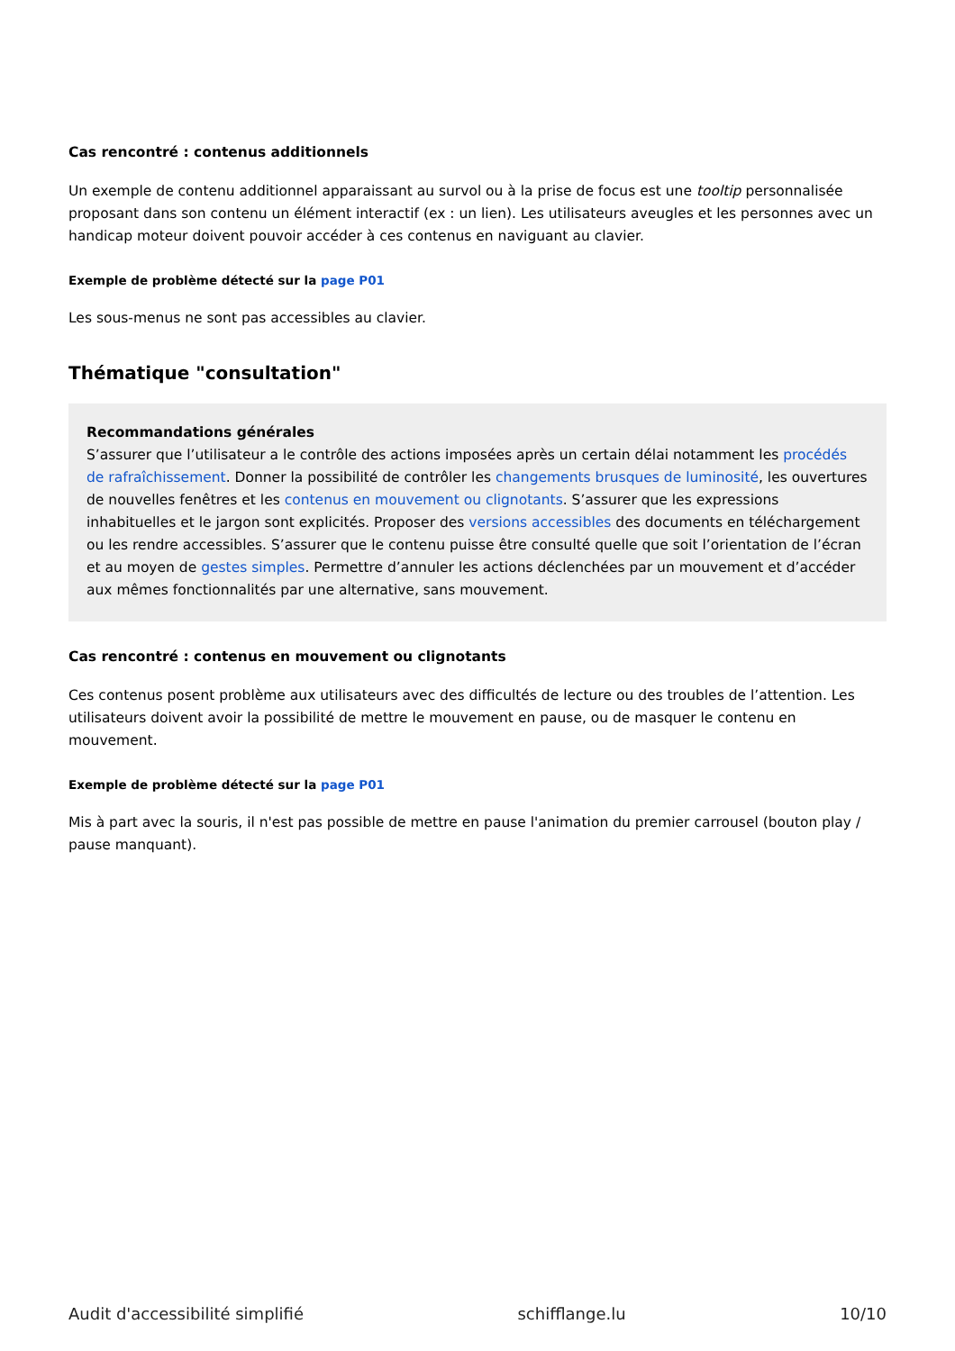Cas rencontré : contenus additionnels
Un exemple de contenu additionnel apparaissant au survol ou à la prise de focus est une tooltip personnalisée proposant dans son contenu un élément interactif (ex : un lien). Les utilisateurs aveugles et les personnes avec un handicap moteur doivent pouvoir accéder à ces contenus en naviguant au clavier.
Exemple de problème détecté sur la page P01
Les sous-menus ne sont pas accessibles au clavier.
Thématique "consultation"
Recommandations générales
S’assurer que l’utilisateur a le contrôle des actions imposées après un certain délai notamment les procédés de rafraîchissement. Donner la possibilité de contrôler les changements brusques de luminosité, les ouvertures de nouvelles fenêtres et les contenus en mouvement ou clignotants. S’assurer que les expressions inhabituelles et le jargon sont explicités. Proposer des versions accessibles des documents en téléchargement ou les rendre accessibles. S’assurer que le contenu puisse être consulté quelle que soit l’orientation de l’écran et au moyen de gestes simples. Permettre d’annuler les actions déclenchées par un mouvement et d’accéder aux mêmes fonctionnalités par une alternative, sans mouvement.
Cas rencontré : contenus en mouvement ou clignotants
Ces contenus posent problème aux utilisateurs avec des difficultés de lecture ou des troubles de l’attention. Les utilisateurs doivent avoir la possibilité de mettre le mouvement en pause, ou de masquer le contenu en mouvement.
Exemple de problème détecté sur la page P01
Mis à part avec la souris, il n'est pas possible de mettre en pause l'animation du premier carrousel (bouton play / pause manquant).
Audit d'accessibilité simplifié schifflange.lu 10/10